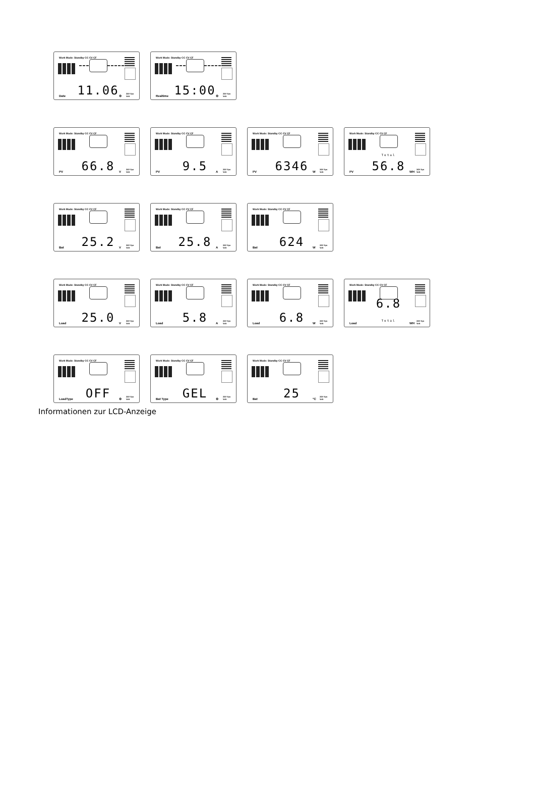Work Mode: Standby CC CV CF
Date 11.06 ⚙ 24V Sys Volt
Work Mode: Standby CC CV CF
Realtime 15:00 ⚙ 24V Sys Volt
Work Mode: Standby CC CV CF
PV 66.8 V 24V Sys Volt
Work Mode: Standby CC CV CF
PV 9.5 A 24V Sys Volt
Work Mode: Standby CC CV CF
PV 6346 W 24V Sys Volt
Work Mode: Standby CC CV CF
PV Total 56.8 WH 24V Sys Volt
Work Mode: Standby CC CV CF
Bat 25.2 V 24V Sys Volt
Work Mode: Standby CC CV CF
Bat 25.8 A 24V Sys Volt
Work Mode: Standby CC CV CF
Bat 624 W 24V Sys Volt
Work Mode: Standby CC CV CF
Load 25.0 V 24V Sys Volt
Work Mode: Standby CC CV CF
Load 5.8 A 24V Sys Volt
Work Mode: Standby CC CV CF
Load 6.8 W 24V Sys Volt
Work Mode: Standby CC CV CF
Load 6.8 Total WH 24V Sys Volt
Work Mode: Standby CC CV CF
LoadType OFF ⚙ 24V Sys Volt
Work Mode: Standby CC CV CF
Bat Type GEL ⚙ 24V Sys Volt
Work Mode: Standby CC CV CF
Bat 25 °C 24V Sys Volt
Informationen zur LCD-Anzeige